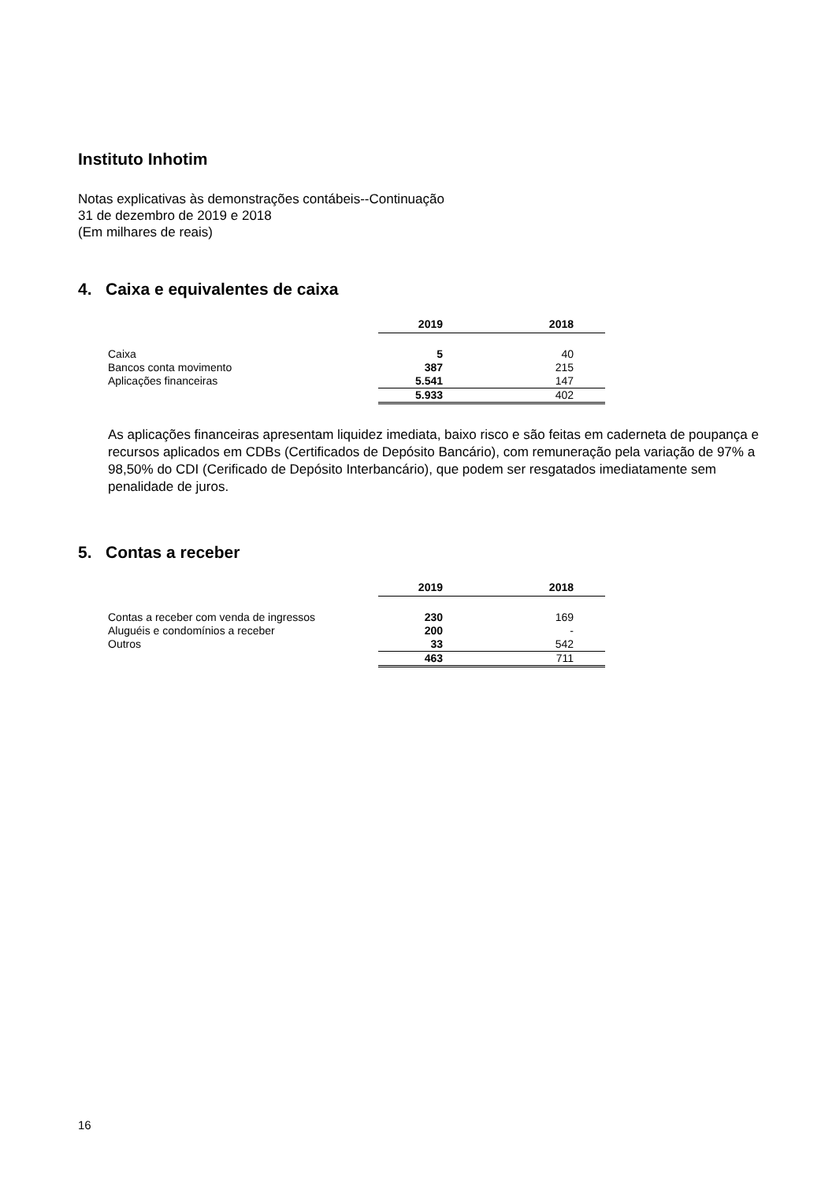Instituto Inhotim
Notas explicativas às demonstrações contábeis--Continuação
31 de dezembro de 2019 e 2018
(Em milhares de reais)
4. Caixa e equivalentes de caixa
| | 2019 | 2018 |
| Caixa | 5 | 40 |
| Bancos conta movimento | 387 | 215 |
| Aplicações financeiras | 5.541 | 147 |
| | 5.933 | 402 |
As aplicações financeiras apresentam liquidez imediata, baixo risco e são feitas em caderneta de poupança e recursos aplicados em CDBs (Certificados de Depósito Bancário), com remuneração pela variação de 97% a 98,50% do CDI (Cerificado de Depósito Interbancário), que podem ser resgatados imediatamente sem penalidade de juros.
5. Contas a receber
| | 2019 | 2018 |
| Contas a receber com venda de ingressos | 230 | 169 |
| Aluguéis e condomínios a receber | 200 | - |
| Outros | 33 | 542 |
| | 463 | 711 |
16